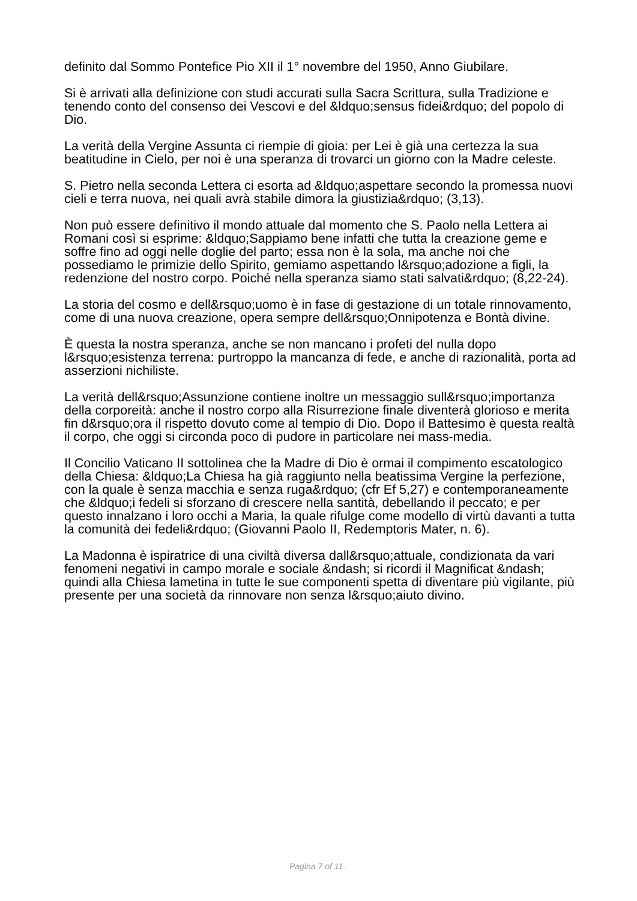definito dal Sommo Pontefice Pio XII il 1° novembre del 1950, Anno Giubilare.
Si è arrivati alla definizione con studi accurati sulla Sacra Scrittura, sulla Tradizione e tenendo conto del consenso dei Vescovi e del &ldquo;sensus fidei&rdquo; del popolo di Dio.
La verità della Vergine Assunta ci riempie di gioia: per Lei è già una certezza la sua beatitudine in Cielo, per noi è una speranza di trovarci un giorno con la Madre celeste.
S. Pietro nella seconda Lettera ci esorta ad &ldquo;aspettare secondo la promessa nuovi cieli e terra nuova, nei quali avrà stabile dimora la giustizia&rdquo; (3,13).
Non può essere definitivo il mondo attuale dal momento che S. Paolo nella Lettera ai Romani così si esprime: &ldquo;Sappiamo bene infatti che tutta la creazione geme e soffre fino ad oggi nelle doglie del parto; essa non è la sola, ma anche noi che possediamo le primizie dello Spirito, gemiamo aspettando l&rsquo;adozione a figli, la redenzione del nostro corpo. Poiché nella speranza siamo stati salvati&rdquo; (8,22-24).
La storia del cosmo e dell&rsquo;uomo è in fase di gestazione di un totale rinnovamento, come di una nuova creazione, opera sempre dell&rsquo;Onnipotenza e Bontà divine.
È questa la nostra speranza, anche se non mancano i profeti del nulla dopo l&rsquo;esistenza terrena: purtroppo la mancanza di fede, e anche di razionalità, porta ad asserzioni nichiliste.
La verità dell&rsquo;Assunzione contiene inoltre un messaggio sull&rsquo;importanza della corporeità: anche il nostro corpo alla Risurrezione finale diventerà glorioso e merita fin d&rsquo;ora il rispetto dovuto come al tempio di Dio. Dopo il Battesimo è questa realtà il corpo, che oggi si circonda poco di pudore in particolare nei mass-media.
Il Concilio Vaticano II sottolinea che la Madre di Dio è ormai il compimento escatologico della Chiesa: &ldquo;La Chiesa ha già raggiunto nella beatissima Vergine la perfezione, con la quale è senza macchia e senza ruga&rdquo; (cfr Ef 5,27) e contemporaneamente che &ldquo;i fedeli si sforzano di crescere nella santità, debellando il peccato; e per questo innalzano i loro occhi a Maria, la quale rifulge come modello di virtù davanti a tutta la comunità dei fedeli&rdquo; (Giovanni Paolo II, Redemptoris Mater, n. 6).
La Madonna è ispiratrice di una civiltà diversa dall&rsquo;attuale, condizionata da vari fenomeni negativi in campo morale e sociale &ndash; si ricordi il Magnificat &ndash; quindi alla Chiesa lametina in tutte le sue componenti spetta di diventare più vigilante, più presente per una società da rinnovare non senza l&rsquo;aiuto divino.
Pagina 7 of 11 .